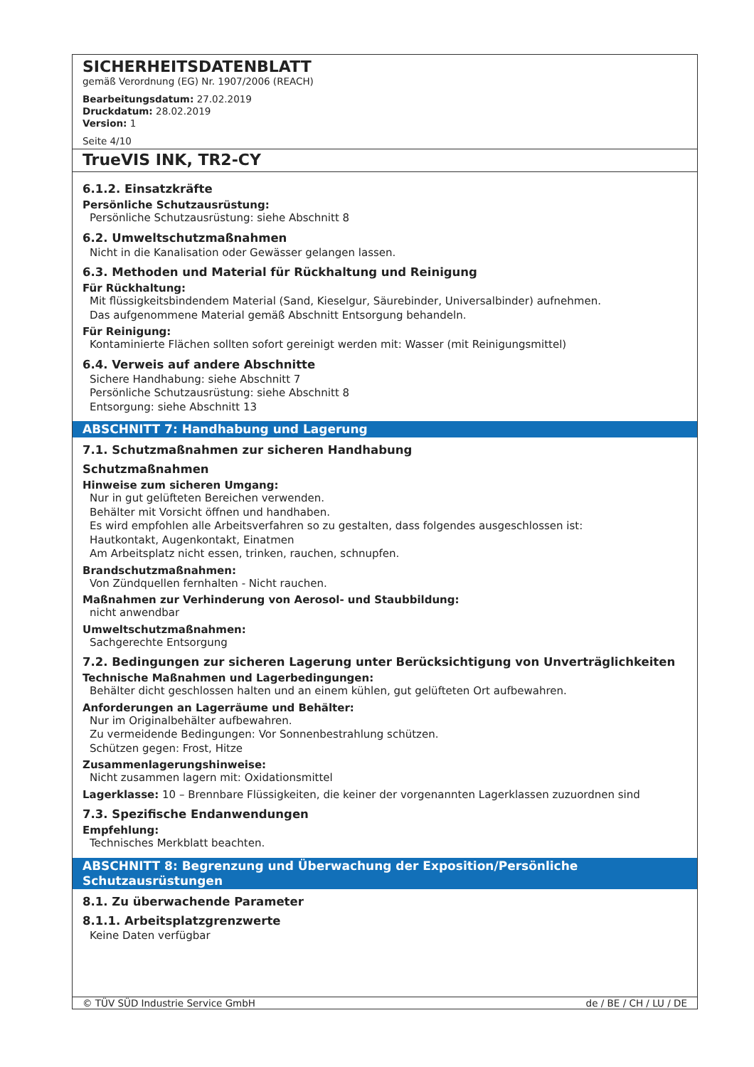SICHERHEITSDATENBLATT
gemäß Verordnung (EG) Nr. 1907/2006 (REACH)
Bearbeitungsdatum: 27.02.2019
Druckdatum: 28.02.2019
Version: 1
Seite 4/10
TrueVIS INK, TR2-CY
6.1.2. Einsatzkräfte
Persönliche Schutzausrüstung:
Persönliche Schutzausrüstung: siehe Abschnitt 8
6.2. Umweltschutzmaßnahmen
Nicht in die Kanalisation oder Gewässer gelangen lassen.
6.3. Methoden und Material für Rückhaltung und Reinigung
Für Rückhaltung:
Mit flüssigkeitsbindendem Material (Sand, Kieselgur, Säurebinder, Universalbinder) aufnehmen.
Das aufgenommene Material gemäß Abschnitt Entsorgung behandeln.
Für Reinigung:
Kontaminierte Flächen sollten sofort gereinigt werden mit: Wasser (mit Reinigungsmittel)
6.4. Verweis auf andere Abschnitte
Sichere Handhabung: siehe Abschnitt 7
Persönliche Schutzausrüstung: siehe Abschnitt 8
Entsorgung: siehe Abschnitt 13
ABSCHNITT 7: Handhabung und Lagerung
7.1. Schutzmaßnahmen zur sicheren Handhabung
Schutzmaßnahmen
Hinweise zum sicheren Umgang:
Nur in gut gelüfteten Bereichen verwenden.
Behälter mit Vorsicht öffnen und handhaben.
Es wird empfohlen alle Arbeitsverfahren so zu gestalten, dass folgendes ausgeschlossen ist:
Hautkontakt, Augenkontakt, Einatmen
Am Arbeitsplatz nicht essen, trinken, rauchen, schnupfen.
Brandschutzmaßnahmen:
Von Zündquellen fernhalten - Nicht rauchen.
Maßnahmen zur Verhinderung von Aerosol- und Staubbildung:
nicht anwendbar
Umweltschutzmaßnahmen:
Sachgerechte Entsorgung
7.2. Bedingungen zur sicheren Lagerung unter Berücksichtigung von Unverträglichkeiten
Technische Maßnahmen und Lagerbedingungen:
Behälter dicht geschlossen halten und an einem kühlen, gut gelüfteten Ort aufbewahren.
Anforderungen an Lagerräume und Behälter:
Nur im Originalbehälter aufbewahren.
Zu vermeidende Bedingungen: Vor Sonnenbestrahlung schützen.
Schützen gegen: Frost, Hitze
Zusammenlagerungshinweise:
Nicht zusammen lagern mit: Oxidationsmittel
Lagerklasse: 10 – Brennbare Flüssigkeiten, die keiner der vorgenannten Lagerklassen zuzuordnen sind
7.3. Spezifische Endanwendungen
Empfehlung:
Technisches Merkblatt beachten.
ABSCHNITT 8: Begrenzung und Überwachung der Exposition/Persönliche Schutzausrüstungen
8.1. Zu überwachende Parameter
8.1.1. Arbeitsplatzgrenzwerte
Keine Daten verfügbar
© TÜV SÜD Industrie Service GmbH de / BE / CH / LU / DE